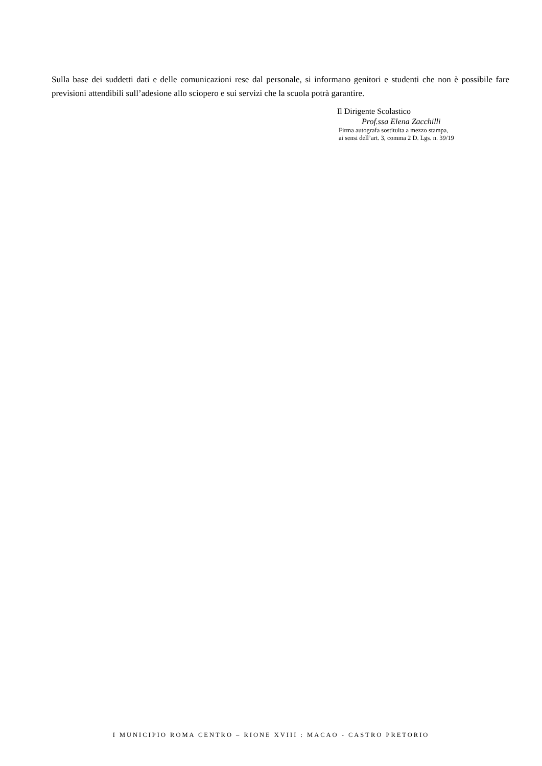Sulla base dei suddetti dati e delle comunicazioni rese dal personale, si informano genitori e studenti che non è possibile fare previsioni attendibili sull’adesione allo sciopero e sui servizi che la scuola potrà garantire.
Il Dirigente Scolastico
Prof.ssa Elena Zacchilli
Firma autografa sostituita a mezzo stampa,
ai sensi dell’art. 3, comma 2 D. Lgs. n. 39/19
I MUNICIPIO ROMA CENTRO – RIONE XVIII : MACAO - CASTRO PRETORIO